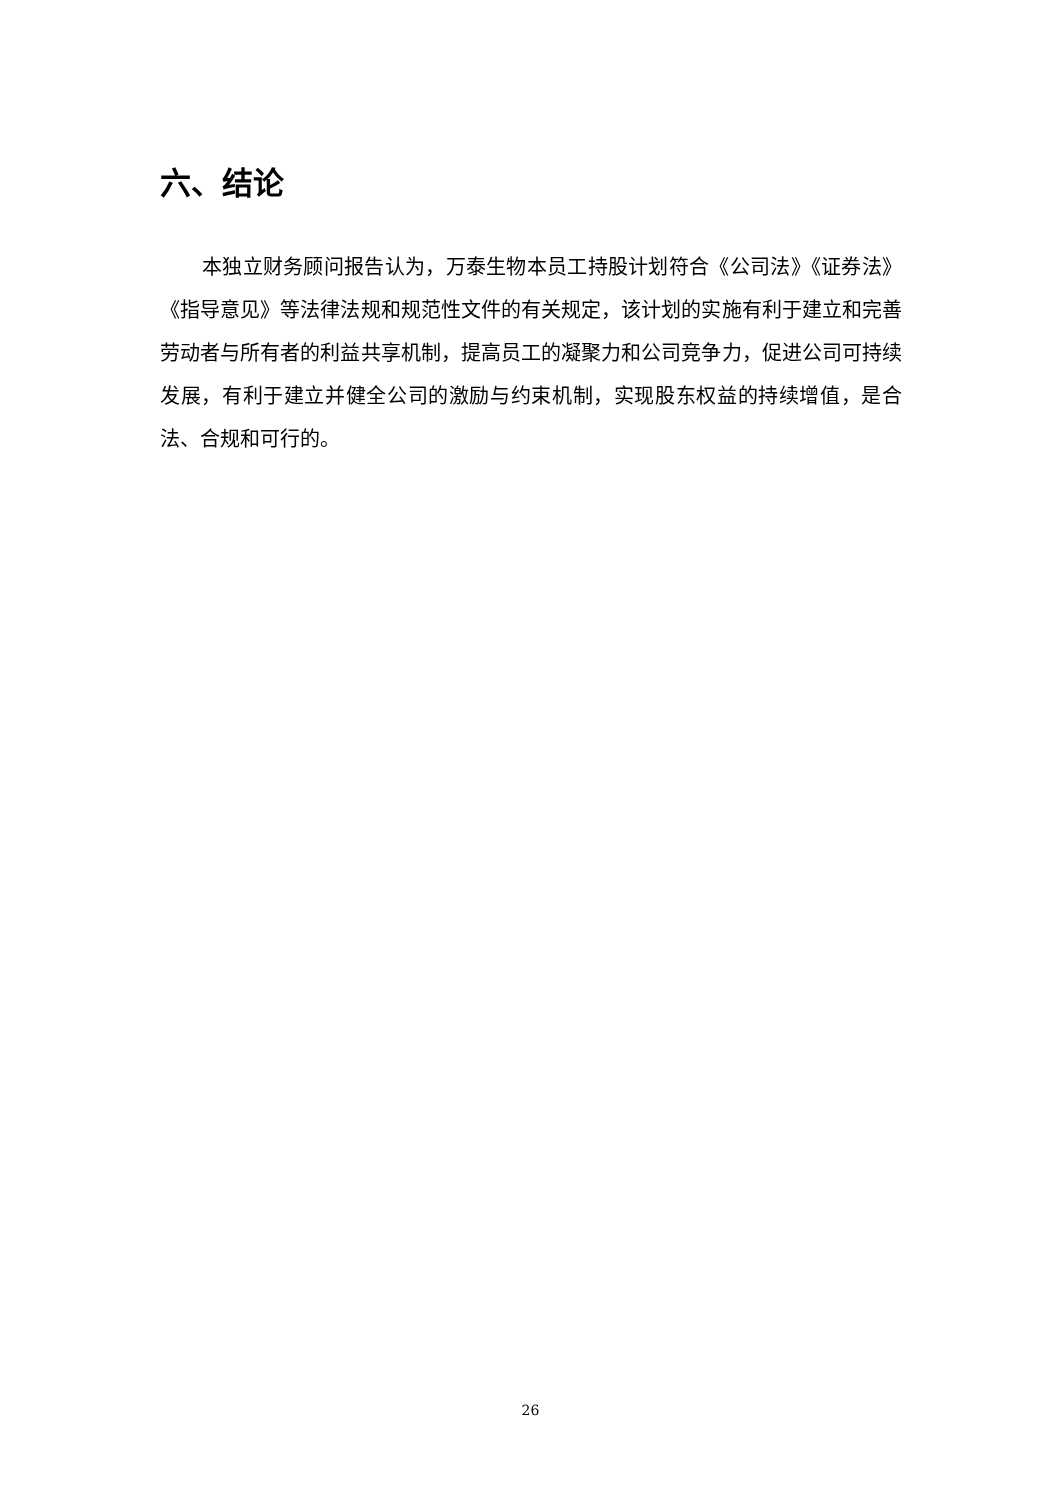六、结论
本独立财务顾问报告认为，万泰生物本员工持股计划符合《公司法》《证券法》《指导意见》等法律法规和规范性文件的有关规定，该计划的实施有利于建立和完善劳动者与所有者的利益共享机制，提高员工的凝聚力和公司竞争力，促进公司可持续发展，有利于建立并健全公司的激励与约束机制，实现股东权益的持续增值，是合法、合规和可行的。
26